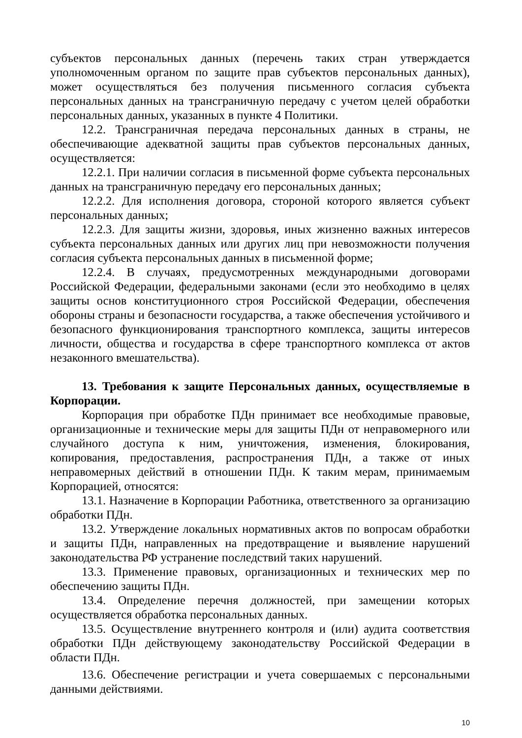субъектов персональных данных (перечень таких стран утверждается уполномоченным органом по защите прав субъектов персональных данных), может осуществляться без получения письменного согласия субъекта персональных данных на трансграничную передачу с учетом целей обработки персональных данных, указанных в пункте 4 Политики.
12.2. Трансграничная передача персональных данных в страны, не обеспечивающие адекватной защиты прав субъектов персональных данных, осуществляется:
12.2.1. При наличии согласия в письменной форме субъекта персональных данных на трансграничную передачу его персональных данных;
12.2.2. Для исполнения договора, стороной которого является субъект персональных данных;
12.2.3. Для защиты жизни, здоровья, иных жизненно важных интересов субъекта персональных данных или других лиц при невозможности получения согласия субъекта персональных данных в письменной форме;
12.2.4. В случаях, предусмотренных международными договорами Российской Федерации, федеральными законами (если это необходимо в целях защиты основ конституционного строя Российской Федерации, обеспечения обороны страны и безопасности государства, а также обеспечения устойчивого и безопасного функционирования транспортного комплекса, защиты интересов личности, общества и государства в сфере транспортного комплекса от актов незаконного вмешательства).
13. Требования к защите Персональных данных, осуществляемые в Корпорации.
Корпорация при обработке ПДн принимает все необходимые правовые, организационные и технические меры для защиты ПДн от неправомерного или случайного доступа к ним, уничтожения, изменения, блокирования, копирования, предоставления, распространения ПДн, а также от иных неправомерных действий в отношении ПДн. К таким мерам, принимаемым Корпорацией, относятся:
13.1. Назначение в Корпорации Работника, ответственного за организацию обработки ПДн.
13.2. Утверждение локальных нормативных актов по вопросам обработки и защиты ПДн, направленных на предотвращение и выявление нарушений законодательства РФ устранение последствий таких нарушений.
13.3. Применение правовых, организационных и технических мер по обеспечению защиты ПДн.
13.4. Определение перечня должностей, при замещении которых осуществляется обработка персональных данных.
13.5. Осуществление внутреннего контроля и (или) аудита соответствия обработки ПДн действующему законодательству Российской Федерации в области ПДн.
13.6. Обеспечение регистрации и учета совершаемых с персональными данными действиями.
10